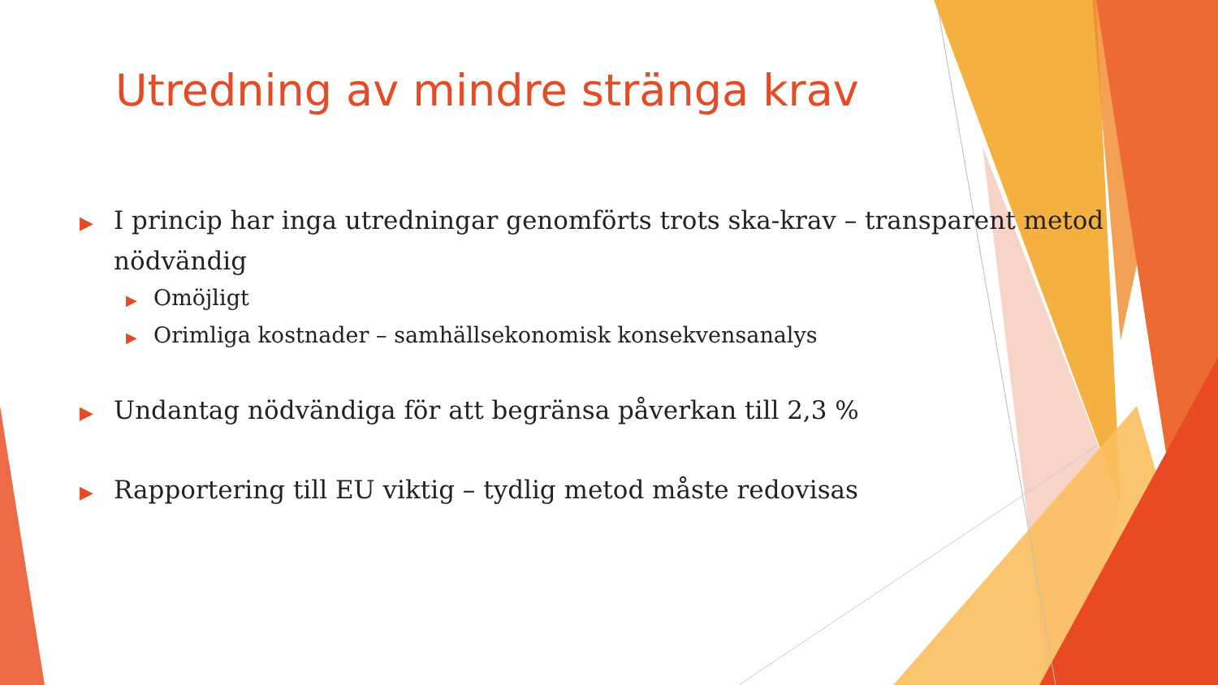Utredning av mindre stränga krav
▶I princip har inga utredningar genomförts trots ska-krav – transparent metod nödvändig
▶Omöjligt
▶Orimliga kostnader – samhällsekonomisk konsekvensanalys
▶Undantag nödvändiga för att begränsa påverkan till 2,3 %
▶Rapportering till EU viktig – tydlig metod måste redovisas